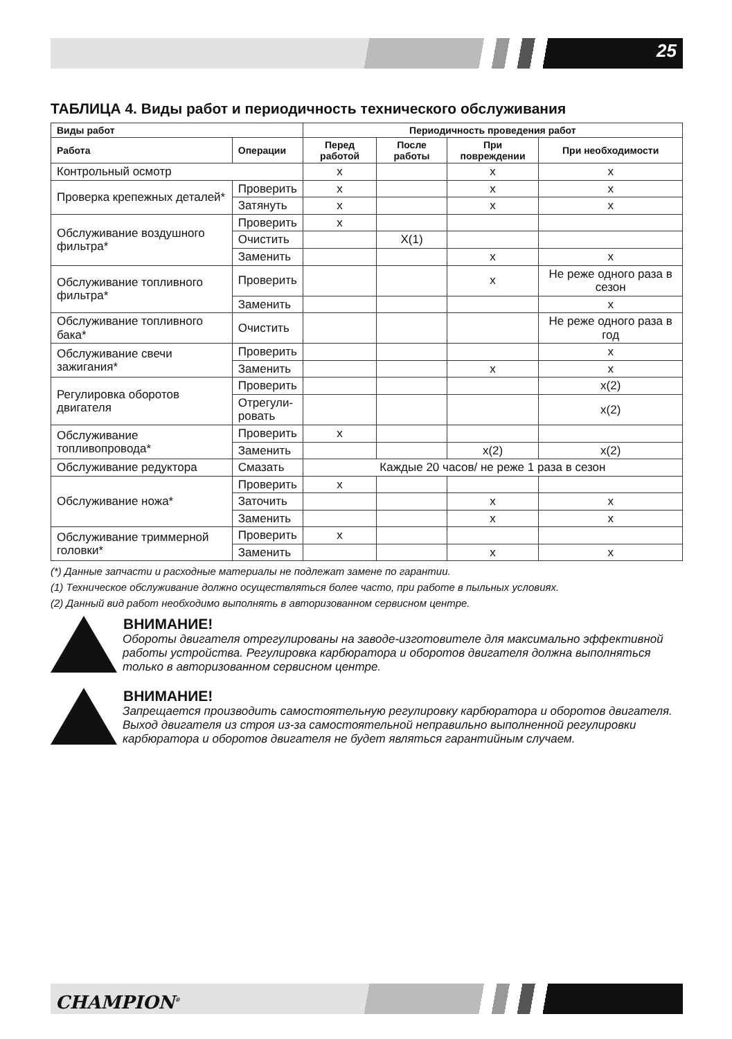25
ТАБЛИЦА 4. Виды работ и периодичность технического обслуживания
| Виды работ | | Периодичность проведения работ | | | |
| --- | --- | --- | --- | --- | --- |
| Работа | Операции | Перед работой | После работы | При повреждении | При необходимости |
| Контрольный осмотр | | x | | x | x |
| Проверка крепежных деталей* | Проверить | x | | x | x |
| | Затянуть | x | | x | x |
| Обслуживание воздушного фильтра* | Проверить | x | | | |
| | Очистить | | X(1) | | |
| | Заменить | | | x | x |
| Обслуживание топливного фильтра* | Проверить | | | x | Не реже одного раза в сезон |
| | Заменить | | | | x |
| Обслуживание топливного бака* | Очистить | | | | Не реже одного раза в год |
| Обслуживание свечи зажигания* | Проверить | | | | x |
| | Заменить | | | x | x |
| Регулировка оборотов двигателя | Проверить | | | | x(2) |
| | Отрегули- ровать | | | | x(2) |
| Обслуживание топливопровода* | Проверить | x | | | |
| | Заменить | | | x(2) | x(2) |
| Обслуживание редуктора | Смазать | Каждые 20 часов/ не реже 1 раза в сезон | | | |
| Обслуживание ножа* | Проверить | x | | | |
| | Заточить | | | x | x |
| | Заменить | | | x | x |
| Обслуживание триммерной головки* | Проверить | x | | | |
| | Заменить | | | x | x |
(*) Данные запчасти и расходные материалы не подлежат замене по гарантии.
(1) Техническое обслуживание должно осуществляться более часто, при работе в пыльных условиях.
(2) Данный вид работ необходимо выполнять в авторизованном сервисном центре.
ВНИМАНИЕ!
Обороты двигателя отрегулированы на заводе-изготовителе для максимально эффективной работы устройства. Регулировка карбюратора и оборотов двигателя должна выполняться только в авторизованном сервисном центре.
ВНИМАНИЕ!
Запрещается производить самостоятельную регулировку карбюратора и оборотов двигателя. Выход двигателя из строя из-за самостоятельной неправильно выполненной регулировки карбюратора и оборотов двигателя не будет являться гарантийным случаем.
CHAMPION<sup>®</sup>